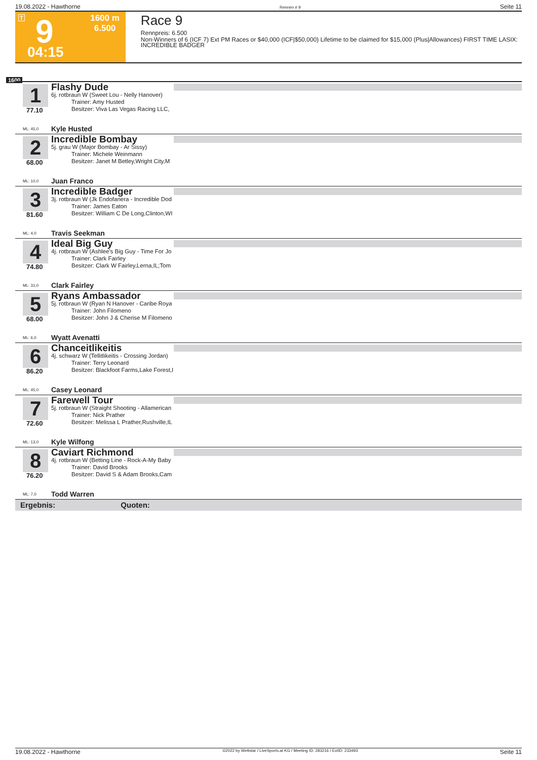19.08.2022 - Hawthorne Rennen # 9 Seite 11
T 9 1600 m
6.500
04:15
Race 9
Rennpreis: 6.500
Non-Winners of 6 (ICF 7) Ext PM Races or $40,000 (ICF|$50,000) Lifetime to be claimed for $15,000 (Plus|Allowances) FIRST TIME LASIX: INCREDIBLE BADGER
1600
1
77.10
Flashy Dude
6j. rotbraun W (Sweet Lou - Nelly Hanover)
Trainer: Amy Husted
Besitzer: Viva Las Vegas Racing LLC,
ML: 45,0 Kyle Husted
2
68.00
Incredible Bombay
5j. grau W (Major Bombay - Ar Sissy)
Trainer: Michele Weinmann
Besitzer: Janet M Betley,Wright City,M
ML: 10,0 Juan Franco
3
81.60
Incredible Badger
3j. rotbraun W (Jk Endofanera - Incredible Dod
Trainer: James Eaton
Besitzer: William C De Long,Clinton,WI
ML: 4,0 Travis Seekman
4
74.80
Ideal Big Guy
4j. rotbraun W (Ashlee's Big Guy - Time For Jo
Trainer: Clark Fairley
Besitzer: Clark W Fairley,Lerna,IL;Tom
ML: 31,0 Clark Fairley
5
68.00
Ryans Ambassador
5j. rotbraun W (Ryan N Hanover - Caribe Roya
Trainer: John Filomeno
Besitzer: John J & Cherise M Filomeno
ML: 6,0 Wyatt Avenatti
6
86.20
Chanceitlikeitis
4j. schwarz W (Tellitlikeitis - Crossing Jordan)
Trainer: Terry Leonard
Besitzer: Blackfoot Farms,Lake Forest,I
ML: 45,0 Casey Leonard
7
72.60
Farewell Tour
5j. rotbraun W (Straight Shooting - Allamerican
Trainer: Nick Prather
Besitzer: Melissa L Prather,Rushville,IL
ML: 13,0 Kyle Wilfong
8
76.20
Caviart Richmond
4j. rotbraun W (Betting Line - Rock-A-My Baby
Trainer: David Brooks
Besitzer: David S & Adam Brooks,Cam
ML: 7,0 Todd Warren
Ergebnis: Quoten:
19.08.2022 - Hawthorne ©2022 by Wettstar / LiveSports.at KG / Meeting ID: 283216 / ExtID: 233493 Seite 11